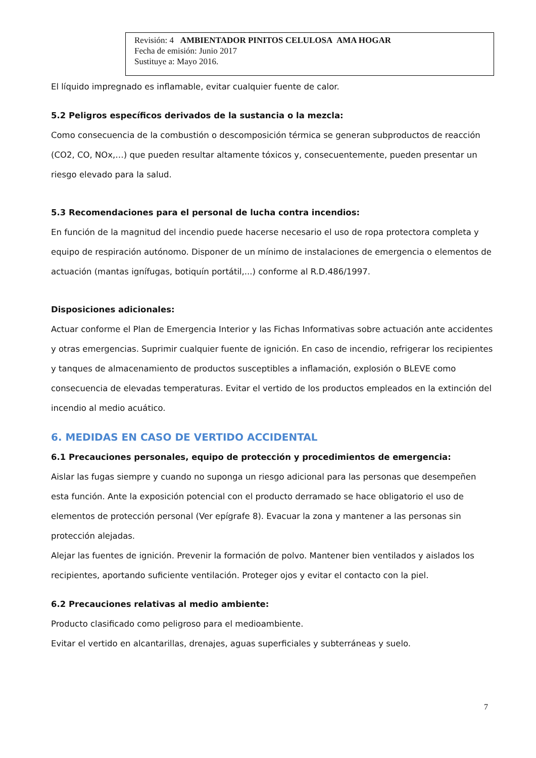Revisión: 4 AMBIENTADOR PINITOS CELULOSA AMA HOGAR
Fecha de emisión: Junio 2017
Sustituye a: Mayo 2016.
El líquido impregnado es inflamable, evitar cualquier fuente de calor.
5.2 Peligros específicos derivados de la sustancia o la mezcla:
Como consecuencia de la combustión o descomposición térmica se generan subproductos de reacción (CO2, CO, NOx,…) que pueden resultar altamente tóxicos y, consecuentemente, pueden presentar un riesgo elevado para la salud.
5.3 Recomendaciones para el personal de lucha contra incendios:
En función de la magnitud del incendio puede hacerse necesario el uso de ropa protectora completa y equipo de respiración autónomo. Disponer de un mínimo de instalaciones de emergencia o elementos de actuación (mantas ignífugas, botiquín portátil,...) conforme al R.D.486/1997.
Disposiciones adicionales:
Actuar conforme el Plan de Emergencia Interior y las Fichas Informativas sobre actuación ante accidentes y otras emergencias. Suprimir cualquier fuente de ignición. En caso de incendio, refrigerar los recipientes y tanques de almacenamiento de productos susceptibles a inflamación, explosión o BLEVE como consecuencia de elevadas temperaturas. Evitar el vertido de los productos empleados en la extinción del incendio al medio acuático.
6. MEDIDAS EN CASO DE VERTIDO ACCIDENTAL
6.1 Precauciones personales, equipo de protección y procedimientos de emergencia:
Aislar las fugas siempre y cuando no suponga un riesgo adicional para las personas que desempeñen esta función. Ante la exposición potencial con el producto derramado se hace obligatorio el uso de elementos de protección personal (Ver epígrafe 8). Evacuar la zona y mantener a las personas sin protección alejadas.
Alejar las fuentes de ignición. Prevenir la formación de polvo. Mantener bien ventilados y aislados los recipientes, aportando suficiente ventilación. Proteger ojos y evitar el contacto con la piel.
6.2 Precauciones relativas al medio ambiente:
Producto clasificado como peligroso para el medioambiente.
Evitar el vertido en alcantarillas, drenajes, aguas superficiales y subterráneas y suelo.
7